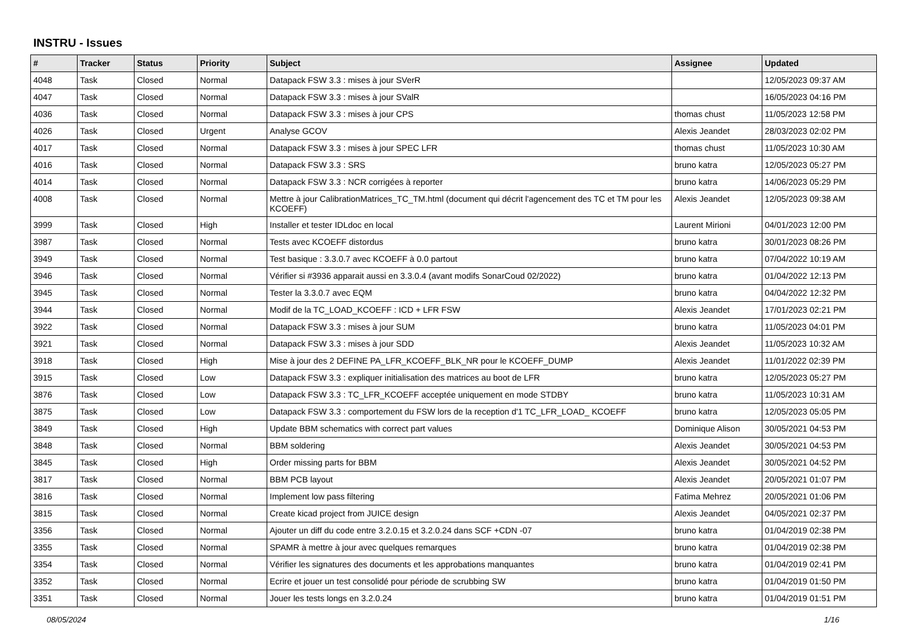INSTRU - Issues
| # | Tracker | Status | Priority | Subject | Assignee | Updated |
| --- | --- | --- | --- | --- | --- | --- |
| 4048 | Task | Closed | Normal | Datapack FSW 3.3 : mises à jour SVerR | | 12/05/2023 09:37 AM |
| 4047 | Task | Closed | Normal | Datapack FSW 3.3 : mises à jour SValR | | 16/05/2023 04:16 PM |
| 4036 | Task | Closed | Normal | Datapack FSW 3.3 : mises à jour CPS | thomas chust | 11/05/2023 12:58 PM |
| 4026 | Task | Closed | Urgent | Analyse GCOV | Alexis Jeandet | 28/03/2023 02:02 PM |
| 4017 | Task | Closed | Normal | Datapack FSW 3.3 : mises à jour SPEC LFR | thomas chust | 11/05/2023 10:30 AM |
| 4016 | Task | Closed | Normal | Datapack FSW 3.3 : SRS | bruno katra | 12/05/2023 05:27 PM |
| 4014 | Task | Closed | Normal | Datapack FSW 3.3 : NCR corrigées à reporter | bruno katra | 14/06/2023 05:29 PM |
| 4008 | Task | Closed | Normal | Mettre à jour CalibrationMatrices_TC_TM.html (document qui décrit l'agencement des TC et TM pour les KCOEFF) | Alexis Jeandet | 12/05/2023 09:38 AM |
| 3999 | Task | Closed | High | Installer et tester IDLdoc en local | Laurent Mirioni | 04/01/2023 12:00 PM |
| 3987 | Task | Closed | Normal | Tests avec KCOEFF distordus | bruno katra | 30/01/2023 08:26 PM |
| 3949 | Task | Closed | Normal | Test basique : 3.3.0.7 avec KCOEFF à 0.0 partout | bruno katra | 07/04/2022 10:19 AM |
| 3946 | Task | Closed | Normal | Vérifier si #3936 apparait aussi en 3.3.0.4 (avant modifs SonarCoud 02/2022) | bruno katra | 01/04/2022 12:13 PM |
| 3945 | Task | Closed | Normal | Tester la 3.3.0.7 avec EQM | bruno katra | 04/04/2022 12:32 PM |
| 3944 | Task | Closed | Normal | Modif de la TC_LOAD_KCOEFF : ICD + LFR FSW | Alexis Jeandet | 17/01/2023 02:21 PM |
| 3922 | Task | Closed | Normal | Datapack FSW 3.3 : mises à jour SUM | bruno katra | 11/05/2023 04:01 PM |
| 3921 | Task | Closed | Normal | Datapack FSW 3.3 : mises à jour SDD | Alexis Jeandet | 11/05/2023 10:32 AM |
| 3918 | Task | Closed | High | Mise à jour des 2 DEFINE PA_LFR_KCOEFF_BLK_NR pour le KCOEFF_DUMP | Alexis Jeandet | 11/01/2022 02:39 PM |
| 3915 | Task | Closed | Low | Datapack FSW 3.3 : expliquer initialisation des matrices au boot de LFR | bruno katra | 12/05/2023 05:27 PM |
| 3876 | Task | Closed | Low | Datapack FSW 3.3 : TC_LFR_KCOEFF acceptée uniquement en mode STDBY | bruno katra | 11/05/2023 10:31 AM |
| 3875 | Task | Closed | Low | Datapack FSW 3.3 : comportement du FSW lors de la reception d'1 TC_LFR_LOAD_ KCOEFF | bruno katra | 12/05/2023 05:05 PM |
| 3849 | Task | Closed | High | Update BBM schematics with correct part values | Dominique Alison | 30/05/2021 04:53 PM |
| 3848 | Task | Closed | Normal | BBM soldering | Alexis Jeandet | 30/05/2021 04:53 PM |
| 3845 | Task | Closed | High | Order missing parts for BBM | Alexis Jeandet | 30/05/2021 04:52 PM |
| 3817 | Task | Closed | Normal | BBM PCB layout | Alexis Jeandet | 20/05/2021 01:07 PM |
| 3816 | Task | Closed | Normal | Implement low pass filtering | Fatima Mehrez | 20/05/2021 01:06 PM |
| 3815 | Task | Closed | Normal | Create kicad project from JUICE design | Alexis Jeandet | 04/05/2021 02:37 PM |
| 3356 | Task | Closed | Normal | Ajouter un diff du code entre 3.2.0.15 et 3.2.0.24 dans SCF +CDN -07 | bruno katra | 01/04/2019 02:38 PM |
| 3355 | Task | Closed | Normal | SPAMR à mettre à jour avec quelques remarques | bruno katra | 01/04/2019 02:38 PM |
| 3354 | Task | Closed | Normal | Vérifier les signatures des documents et les approbations manquantes | bruno katra | 01/04/2019 02:41 PM |
| 3352 | Task | Closed | Normal | Ecrire et jouer un test consolidé pour période de scrubbing SW | bruno katra | 01/04/2019 01:50 PM |
| 3351 | Task | Closed | Normal | Jouer les tests longs en 3.2.0.24 | bruno katra | 01/04/2019 01:51 PM |
08/05/2024 1/16